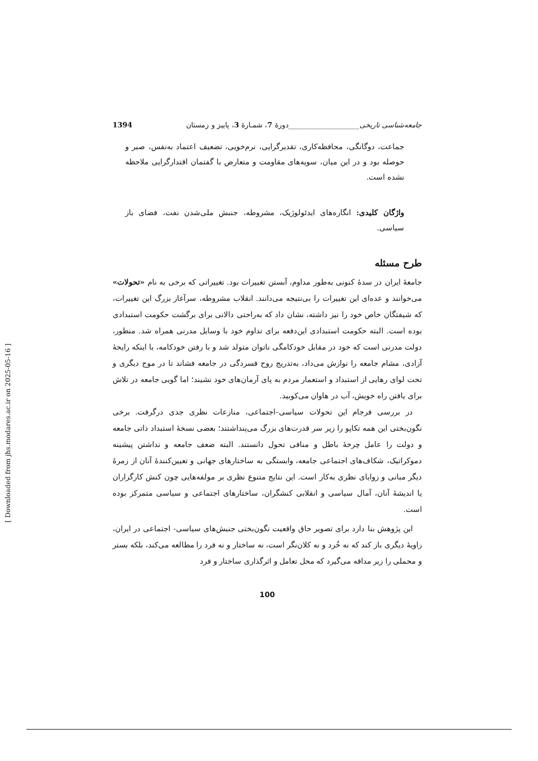جامعه‌شناسی تاریخی____________________دورهٔ 7، شمـارهٔ 3، پاییز و زمستان 1394
جماعت، دوگانگی، محافظه‌کاری، تقدیرگرایی، نرم‌خویی، تضعیف اعتماد به‌نفس، صبر و حوصله بود و در این میان، سویه‌های مقاومت و متعارض با گفتمان اقتدارگرایی ملاحظه نشده است.
واژگان کلیدی: انگاره‌های ایدئولوژیک، مشروطه، جنبش ملی‌شدن نفت، فضای باز سیاسی.
طرح مسئله
جامعهٔ ایران در سدهٔ کنونی به‌طور مداوم، آبستن تغییرات بود. تغییراتی که برخی به نام «تحولات» می‌خوانند و عده‌ای این تغییرات را بی‌نتیجه می‌دانند. انقلاب مشروطه، سرآغاز بزرگ این تغییرات، که شیفتگان خاص خود را نیز داشته، نشان داد که به‌راحتی دالانی برای برگشت حکومت استبدادی بوده است. البته حکومت استبدادی این‌دفعه برای تداوم خود با وسایل مدرنی همراه شد. منظور، دولت مدرنی است که خود در مقابل خودکامگی ناتوان متولد شد و با رفتن خودکامه، با اینکه رایحهٔ آزادی، مشام جامعه را نوازش می‌داد، به‌تدریج روح فسردگی در جامعه فشاند تا در موج دیگری و تحت لوای رهایی از استبداد و استعمار مردم به پای آرمان‌های خود نشیند؛ اما گویی جامعه در تلاش برای یافتن راه خویش، آب در هاوان می‌کوبید.
در بررسی فرجام این تحولات سیاسی–اجتماعی، منازعات نظری جدی درگرفت. برخی نگون‌بختی این همه تکاپو را زیر سر قدرت‌های بزرگ می‌پنداشتند؛ بعضی نسخهٔ استبداد ذاتی جامعه و دولت را عامل چرخهٔ باطل و منافی تحول دانستند. البته ضعف جامعه و نداشتن پیشینه دموکراتیک، شکاف‌های اجتماعی جامعه، وابستگی به ساختارهای جهانی و تعیین‌کنندهٔ آنان از زمرهٔ دیگر مبانی و زوایای نظری به‌کار است. این نتایج متنوع نظری بر مولفه‌هایی چون کنش کارگزاران یا اندیشهٔ آنان، آمال سیاسی و انقلابی کنشگران، ساختارهای اجتماعی و سیاسی متمرکز بوده است.
این پژوهش بنا دارد برای تصویر حاق واقعیت نگون‌بختی جنبش‌های سیاسی- اجتماعی در ایران، زاویهٔ دیگری باز کند که نه خُرد و نه کلان‌نگر است، نه ساختار و نه فرد را مطالعه می‌کند، بلکه بستر و محملی را زیر مداقه می‌گیرد که محل تعامل و اثرگذاری ساختار و فرد
100
[ Downloaded from jhs.modares.ac.ir on 2025-05-16 ]